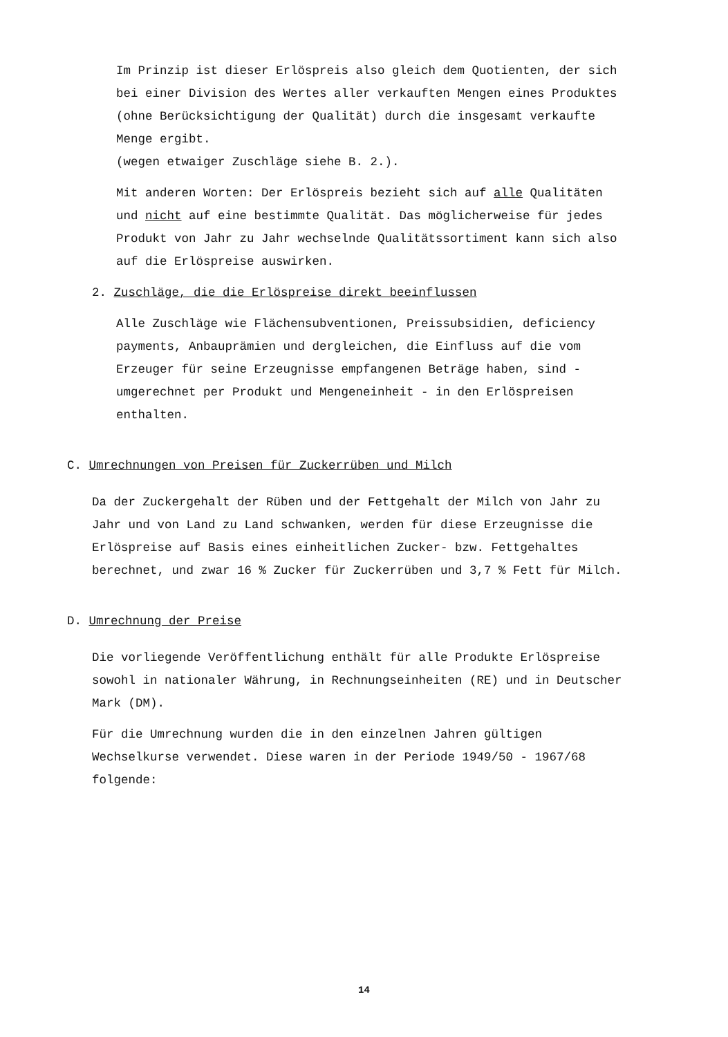Im Prinzip ist dieser Erlöspreis also gleich dem Quotienten, der sich bei einer Division des Wertes aller verkauften Mengen eines Produktes (ohne Berücksichtigung der Qualität) durch die insgesamt verkaufte Menge ergibt.
(wegen etwaiger Zuschläge siehe B. 2.).
Mit anderen Worten: Der Erlöspreis bezieht sich auf alle Qualitäten und nicht auf eine bestimmte Qualität. Das möglicherweise für jedes Produkt von Jahr zu Jahr wechselnde Qualitätssortiment kann sich also auf die Erlöspreise auswirken.
2. Zuschläge, die die Erlöspreise direkt beeinflussen
Alle Zuschläge wie Flächensubventionen, Preissubsidien, deficiency payments, Anbauprämien und dergleichen, die Einfluss auf die vom Erzeuger für seine Erzeugnisse empfangenen Beträge haben, sind - umgerechnet per Produkt und Mengeneinheit - in den Erlöspreisen enthalten.
C. Umrechnungen von Preisen für Zuckerrüben und Milch
Da der Zuckergehalt der Rüben und der Fettgehalt der Milch von Jahr zu Jahr und von Land zu Land schwanken, werden für diese Erzeugnisse die Erlöspreise auf Basis eines einheitlichen Zucker- bzw. Fettgehaltes berechnet, und zwar 16 % Zucker für Zuckerrüben und 3,7 % Fett für Milch.
D. Umrechnung der Preise
Die vorliegende Veröffentlichung enthält für alle Produkte Erlöspreise sowohl in nationaler Währung, in Rechnungseinheiten (RE) und in Deutscher Mark (DM).
Für die Umrechnung wurden die in den einzelnen Jahren gültigen Wechselkurse verwendet. Diese waren in der Periode 1949/50 - 1967/68 folgende:
14